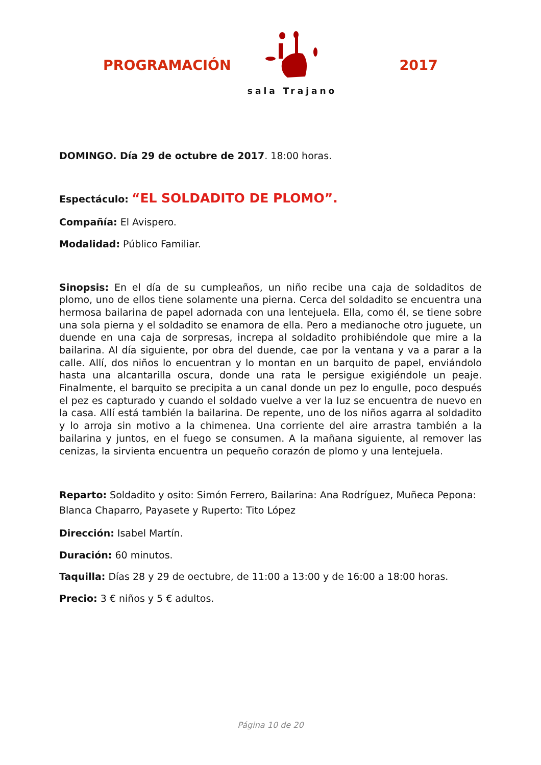PROGRAMACIÓN
sala Trajano
2017
DOMINGO. Día 29 de octubre de 2017. 18:00 horas.
Espectáculo: “EL SOLDADITO DE PLOMO”.
Compañía: El Avispero.
Modalidad: Público Familiar.
Sinopsis: En el día de su cumpleaños, un niño recibe una caja de soldaditos de plomo, uno de ellos tiene solamente una pierna. Cerca del soldadito se encuentra una hermosa bailarina de papel adornada con una lentejuela. Ella, como él, se tiene sobre una sola pierna y el soldadito se enamora de ella. Pero a medianoche otro juguete, un duende en una caja de sorpresas, increpa al soldadito prohibiéndole que mire a la bailarina. Al día siguiente, por obra del duende, cae por la ventana y va a parar a la calle. Allí, dos niños lo encuentran y lo montan en un barquito de papel, enviándolo hasta una alcantarilla oscura, donde una rata le persigue exigiéndole un peaje. Finalmente, el barquito se precipita a un canal donde un pez lo engulle, poco después el pez es capturado y cuando el soldado vuelve a ver la luz se encuentra de nuevo en la casa. Allí está también la bailarina. De repente, uno de los niños agarra al soldadito y lo arroja sin motivo a la chimenea. Una corriente del aire arrastra también a la bailarina y juntos, en el fuego se consumen. A la mañana siguiente, al remover las cenizas, la sirvienta encuentra un pequeño corazón de plomo y una lentejuela.
Reparto: Soldadito y osito: Simón Ferrero, Bailarina: Ana Rodríguez, Muñeca Pepona: Blanca Chaparro, Payasete y Ruperto: Tito López
Dirección: Isabel Martín.
Duración: 60 minutos.
Taquilla: Días 28 y 29 de oectubre, de 11:00 a 13:00 y de 16:00 a 18:00 horas.
Precio: 3 € niños y 5 € adultos.
Página 10 de 20